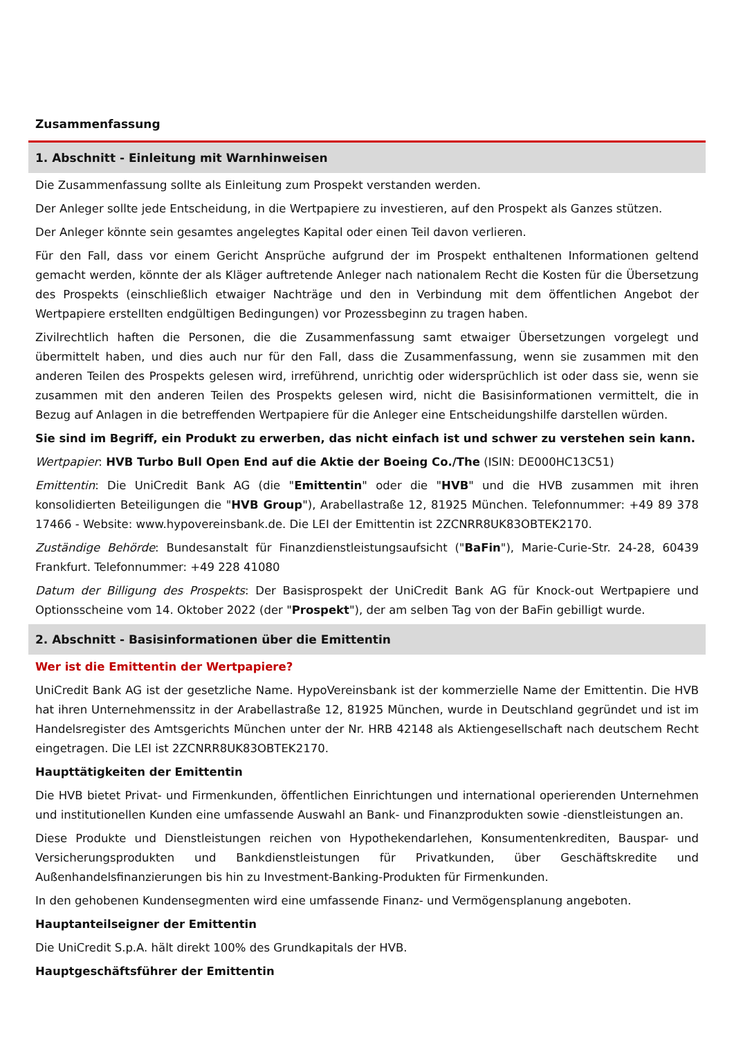Zusammenfassung
1. Abschnitt - Einleitung mit Warnhinweisen
Die Zusammenfassung sollte als Einleitung zum Prospekt verstanden werden.
Der Anleger sollte jede Entscheidung, in die Wertpapiere zu investieren, auf den Prospekt als Ganzes stützen.
Der Anleger könnte sein gesamtes angelegtes Kapital oder einen Teil davon verlieren.
Für den Fall, dass vor einem Gericht Ansprüche aufgrund der im Prospekt enthaltenen Informationen geltend gemacht werden, könnte der als Kläger auftretende Anleger nach nationalem Recht die Kosten für die Übersetzung des Prospekts (einschließlich etwaiger Nachträge und den in Verbindung mit dem öffentlichen Angebot der Wertpapiere erstellten endgültigen Bedingungen) vor Prozessbeginn zu tragen haben.
Zivilrechtlich haften die Personen, die die Zusammenfassung samt etwaiger Übersetzungen vorgelegt und übermittelt haben, und dies auch nur für den Fall, dass die Zusammenfassung, wenn sie zusammen mit den anderen Teilen des Prospekts gelesen wird, irreführend, unrichtig oder widersprüchlich ist oder dass sie, wenn sie zusammen mit den anderen Teilen des Prospekts gelesen wird, nicht die Basisinformationen vermittelt, die in Bezug auf Anlagen in die betreffenden Wertpapiere für die Anleger eine Entscheidungshilfe darstellen würden.
Sie sind im Begriff, ein Produkt zu erwerben, das nicht einfach ist und schwer zu verstehen sein kann.
Wertpapier: HVB Turbo Bull Open End auf die Aktie der Boeing Co./The (ISIN: DE000HC13C51)
Emittentin: Die UniCredit Bank AG (die "Emittentin" oder die "HVB" und die HVB zusammen mit ihren konsolidierten Beteiligungen die "HVB Group"), Arabellastraße 12, 81925 München. Telefonnummer: +49 89 378 17466 - Website: www.hypovereinsbank.de. Die LEI der Emittentin ist 2ZCNRR8UK83OBTEK2170.
Zuständige Behörde: Bundesanstalt für Finanzdienstleistungsaufsicht ("BaFin"), Marie-Curie-Str. 24-28, 60439 Frankfurt. Telefonnummer: +49 228 41080
Datum der Billigung des Prospekts: Der Basisprospekt der UniCredit Bank AG für Knock-out Wertpapiere und Optionsscheine vom 14. Oktober 2022 (der "Prospekt"), der am selben Tag von der BaFin gebilligt wurde.
2. Abschnitt - Basisinformationen über die Emittentin
Wer ist die Emittentin der Wertpapiere?
UniCredit Bank AG ist der gesetzliche Name. HypoVereinsbank ist der kommerzielle Name der Emittentin. Die HVB hat ihren Unternehmenssitz in der Arabellastraße 12, 81925 München, wurde in Deutschland gegründet und ist im Handelsregister des Amtsgerichts München unter der Nr. HRB 42148 als Aktiengesellschaft nach deutschem Recht eingetragen. Die LEI ist 2ZCNRR8UK83OBTEK2170.
Haupttätigkeiten der Emittentin
Die HVB bietet Privat- und Firmenkunden, öffentlichen Einrichtungen und international operierenden Unternehmen und institutionellen Kunden eine umfassende Auswahl an Bank- und Finanzprodukten sowie -dienstleistungen an.
Diese Produkte und Dienstleistungen reichen von Hypothekendarlehen, Konsumentenkrediten, Bauspar- und Versicherungsprodukten und Bankdienstleistungen für Privatkunden, über Geschäftskredite und Außenhandelsfinanzierungen bis hin zu Investment-Banking-Produkten für Firmenkunden.
In den gehobenen Kundensegmenten wird eine umfassende Finanz- und Vermögensplanung angeboten.
Hauptanteilseigner der Emittentin
Die UniCredit S.p.A. hält direkt 100% des Grundkapitals der HVB.
Hauptgeschäftsführer der Emittentin